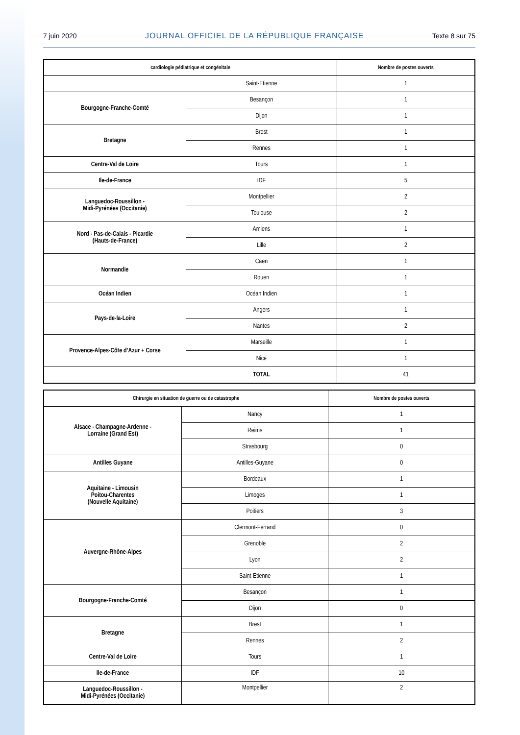7 juin 2020 JOURNAL OFFICIEL DE LA RÉPUBLIQUE FRANÇAISE Texte 8 sur 75
| cardiologie pédiatrique et congénitale | | Nombre de postes ouverts |
| --- | --- | --- |
| | Saint-Etienne | 1 |
| Bourgogne-Franche-Comté | Besançon | 1 |
| | Dijon | 1 |
| Bretagne | Brest | 1 |
| | Rennes | 1 |
| Centre-Val de Loire | Tours | 1 |
| Ile-de-France | IDF | 5 |
| Languedoc-Roussillon - Midi-Pyrénées (Occitanie) | Montpellier | 2 |
| | Toulouse | 2 |
| Nord - Pas-de-Calais - Picardie (Hauts-de-France) | Amiens | 1 |
| | Lille | 2 |
| Normandie | Caen | 1 |
| | Rouen | 1 |
| Océan Indien | Océan Indien | 1 |
| Pays-de-la-Loire | Angers | 1 |
| | Nantes | 2 |
| Provence-Alpes-Côte d’Azur + Corse | Marseille | 1 |
| | Nice | 1 |
| | TOTAL | 41 |
| Chirurgie en situation de guerre ou de catastrophe | | Nombre de postes ouverts |
| --- | --- | --- |
| Alsace - Champagne-Ardenne - Lorraine (Grand Est) | Nancy | 1 |
| | Reims | 1 |
| | Strasbourg | 0 |
| Antilles Guyane | Antilles-Guyane | 0 |
| Aquitaine - Limousin Poitou-Charentes (Nouvelle Aquitaine) | Bordeaux | 1 |
| | Limoges | 1 |
| | Poitiers | 3 |
| Auvergne-Rhône-Alpes | Clermont-Ferrand | 0 |
| | Grenoble | 2 |
| | Lyon | 2 |
| | Saint-Etienne | 1 |
| Bourgogne-Franche-Comté | Besançon | 1 |
| | Dijon | 0 |
| Bretagne | Brest | 1 |
| | Rennes | 2 |
| Centre-Val de Loire | Tours | 1 |
| Ile-de-France | IDF | 10 |
| Languedoc-Roussillon - Midi-Pyrénées (Occitanie) | Montpellier | 2 |